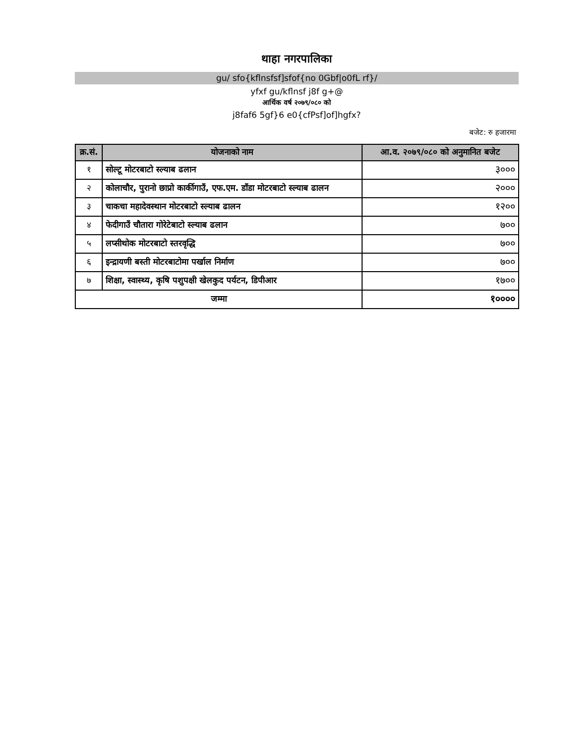थाहा नगरपालिका
gu/ sfo{kflnsfsf]sfof{no 0Gbf|o0fL rf}/
yfxf gu/kflnsf j8f g+@
आर्थिक वर्ष २०७९/०८० को
j8faf6 5gf}6 e0{cfPsf]of]hgfx?
बजेट: रु हजारमा
| क्र.सं. | योजनाको नाम | आ.व. २०७९/०८० को अनुमानित बजेट |
| --- | --- | --- |
| १ | सोल्टू मोटरबाटो स्ल्याब ढलान | ३००० |
| २ | कोलाचौर, पुरानो छाप्रो कार्कीगाउँ, एफ.एम. डाँडा मोटरबाटो स्ल्याब ढालन | २००० |
| ३ | चाकचा महादेवस्थान मोटरबाटो स्ल्याब ढालन | १२०० |
| ४ | फेदीगाउँ चौतारा गोरेटेबाटो स्ल्याब ढलान | ७०० |
| ५ | लप्सीथोक मोटरबाटो स्तरवृद्धि | ७०० |
| ६ | इन्द्रायणी बस्ती मोटरबाटोमा पर्खाल निर्माण | ७०० |
| ७ | शिक्षा, स्वास्थ्य, कृषि पशुपक्षी खेलकुद पर्यटन, डिपीआर | १७०० |
| जम्मा | | १०००० |